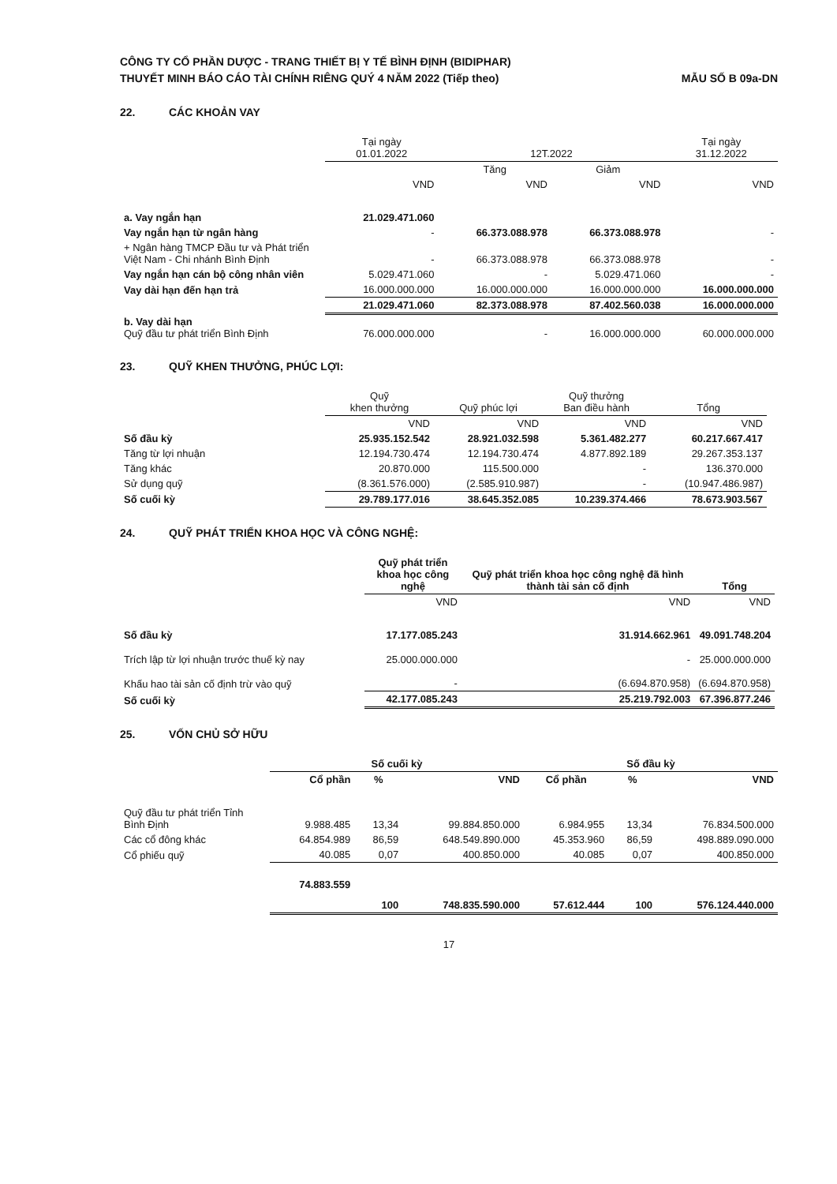CÔNG TY CỔ PHẦN DƯỢC - TRANG THIẾT BỊ Y TẾ BÌNH ĐỊNH (BIDIPHAR)
THUYẾT MINH BÁO CÁO TÀI CHÍNH RIÊNG QUÝ 4 NĂM 2022 (Tiếp theo)
MẪU SỐ B 09a-DN
22. CÁC KHOẢN VAY
| | Tại ngày 01.01.2022 | 12T.2022 | | Tại ngày 31.12.2022 |
| --- | --- | --- | --- | --- |
| | | Tăng | Giảm | |
| | VND | VND | VND | VND |
| a. Vay ngắn hạn | 21.029.471.060 | | | |
| Vay ngắn hạn từ ngân hàng | - | 66.373.088.978 | 66.373.088.978 | - |
| + Ngân hàng TMCP Đầu tư và Phát triển Việt Nam - Chi nhánh Bình Định | - | 66.373.088.978 | 66.373.088.978 | - |
| Vay ngắn hạn cán bộ công nhân viên | 5.029.471.060 | - | 5.029.471.060 | - |
| Vay dài hạn đến hạn trả | 16.000.000.000 | 16.000.000.000 | 16.000.000.000 | 16.000.000.000 |
| | 21.029.471.060 | 82.373.088.978 | 87.402.560.038 | 16.000.000.000 |
| b. Vay dài hạn Quỹ đầu tư phát triển Bình Định | 76.000.000.000 | - | 16.000.000.000 | 60.000.000.000 |
23. QUỸ KHEN THƯỞNG, PHÚC LỢI:
| | Quỹ khen thưởng | Quỹ phúc lợi | Quỹ thưởng Ban điều hành | Tổng |
| --- | --- | --- | --- | --- |
| | VND | VND | VND | VND |
| Số đầu kỳ | 25.935.152.542 | 28.921.032.598 | 5.361.482.277 | 60.217.667.417 |
| Tăng từ lợi nhuận | 12.194.730.474 | 12.194.730.474 | 4.877.892.189 | 29.267.353.137 |
| Tăng khác | 20.870.000 | 115.500.000 | - | 136.370.000 |
| Sử dụng quỹ | (8.361.576.000) | (2.585.910.987) | - | (10.947.486.987) |
| Số cuối kỳ | 29.789.177.016 | 38.645.352.085 | 10.239.374.466 | 78.673.903.567 |
24. QUỸ PHÁT TRIỂN KHOA HỌC VÀ CÔNG NGHỆ:
| | Quỹ phát triển khoa học công nghệ | Quỹ phát triển khoa học công nghệ đã hình thành tài sản cố định | Tổng |
| --- | --- | --- | --- |
| | VND | VND | VND |
| Số đầu kỳ | 17.177.085.243 | 31.914.662.961 | 49.091.748.204 |
| Trích lập từ lợi nhuận trước thuế kỳ nay | 25.000.000.000 | - | 25.000.000.000 |
| Khấu hao tài sản cố định trừ vào quỹ | - | (6.694.870.958) | (6.694.870.958) |
| Số cuối kỳ | 42.177.085.243 | 25.219.792.003 | 67.396.877.246 |
25. VỐN CHỦ SỞ HỮU
| | Số cuối kỳ | | | Số đầu kỳ | | |
| --- | --- | --- | --- | --- | --- | --- |
| | Cổ phần | % | VND | Cổ phần | % | VND |
| Quỹ đầu tư phát triển Tỉnh Bình Định | 9.988.485 | 13,34 | 99.884.850.000 | 6.984.955 | 13,34 | 76.834.500.000 |
| Các cổ đông khác | 64.854.989 | 86,59 | 648.549.890.000 | 45.353.960 | 86,59 | 498.889.090.000 |
| Cổ phiếu quỹ | 40.085 | 0,07 | 400.850.000 | 40.085 | 0,07 | 400.850.000 |
| | 74.883.559 | 100 | 748.835.590.000 | 57.612.444 | 100 | 576.124.440.000 |
17